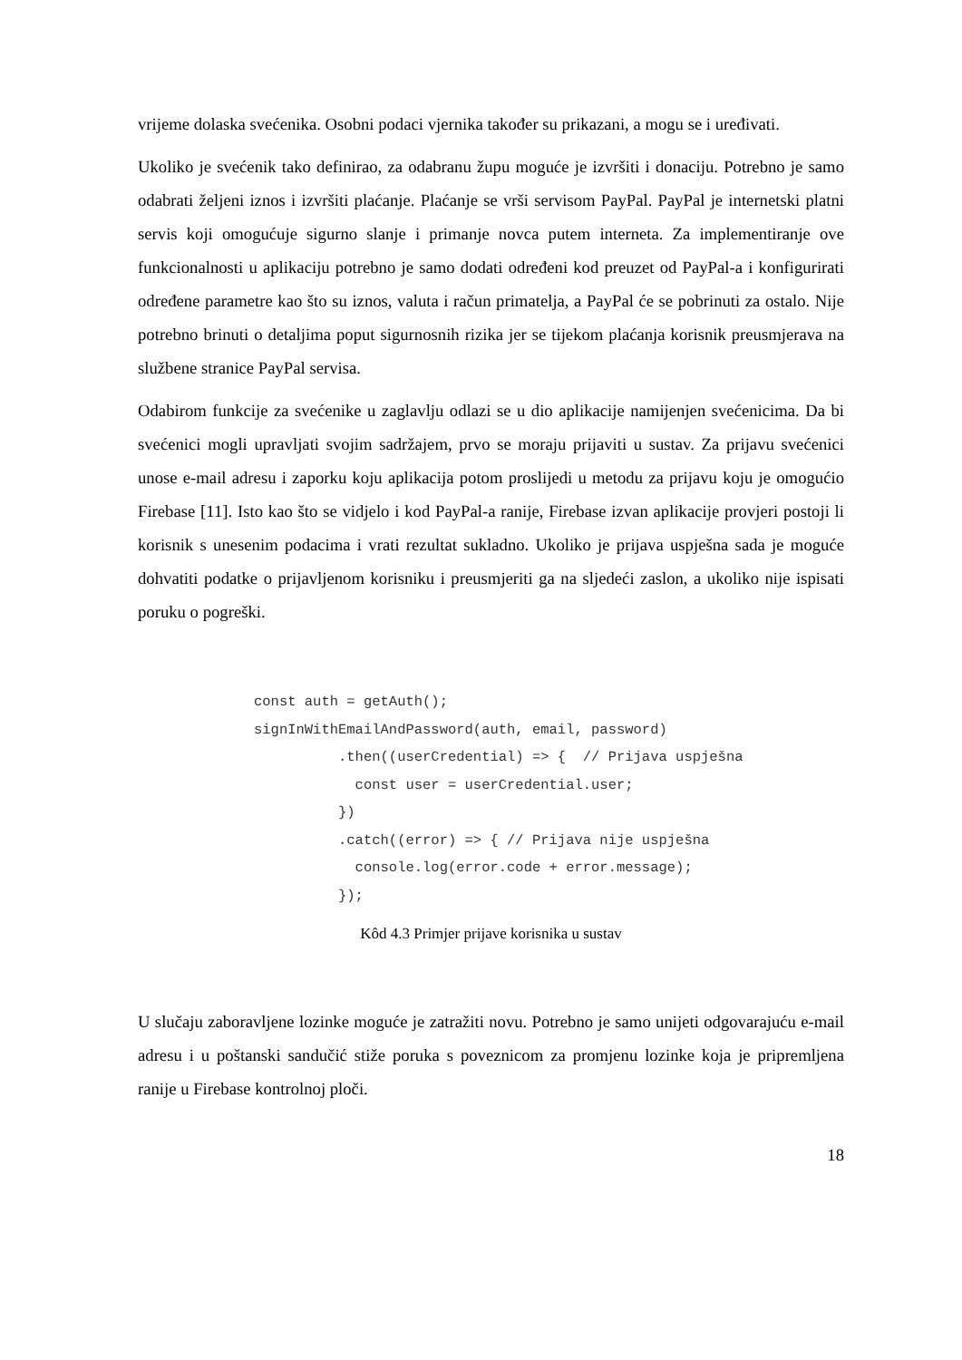vrijeme dolaska svećenika. Osobni podaci vjernika također su prikazani, a mogu se i uređivati.
Ukoliko je svećenik tako definirao, za odabranu župu moguće je izvršiti i donaciju. Potrebno je samo odabrati željeni iznos i izvršiti plaćanje. Plaćanje se vrši servisom PayPal. PayPal je internetski platni servis koji omogućuje sigurno slanje i primanje novca putem interneta. Za implementiranje ove funkcionalnosti u aplikaciju potrebno je samo dodati određeni kod preuzet od PayPal-a i konfigurirati određene parametre kao što su iznos, valuta i račun primatelja, a PayPal će se pobrinuti za ostalo. Nije potrebno brinuti o detaljima poput sigurnosnih rizika jer se tijekom plaćanja korisnik preusmjerava na službene stranice PayPal servisa.
Odabirom funkcije za svećenike u zaglavlju odlazi se u dio aplikacije namijenjen svećenicima. Da bi svećenici mogli upravljati svojim sadržajem, prvo se moraju prijaviti u sustav. Za prijavu svećenici unose e-mail adresu i zaporku koju aplikacija potom proslijedi u metodu za prijavu koju je omogućio Firebase [11]. Isto kao što se vidjelo i kod PayPal-a ranije, Firebase izvan aplikacije provjeri postoji li korisnik s unesenim podacima i vrati rezultat sukladno. Ukoliko je prijava uspješna sada je moguće dohvatiti podatke o prijavljenom korisniku i preusmjeriti ga na sljedeći zaslon, a ukoliko nije ispisati poruku o pogreški.
const auth = getAuth();
signInWithEmailAndPassword(auth, email, password)
          .then((userCredential) => {  // Prijava uspješna
            const user = userCredential.user;
          })
          .catch((error) => { // Prijava nije uspješna
            console.log(error.code + error.message);
          });
Kôd 4.3 Primjer prijave korisnika u sustav
U slučaju zaboravljene lozinke moguće je zatražiti novu. Potrebno je samo unijeti odgovarajuću e-mail adresu i u poštanski sandučić stiže poruka s poveznicom za promjenu lozinke koja je pripremljena ranije u Firebase kontrolnoj ploči.
18